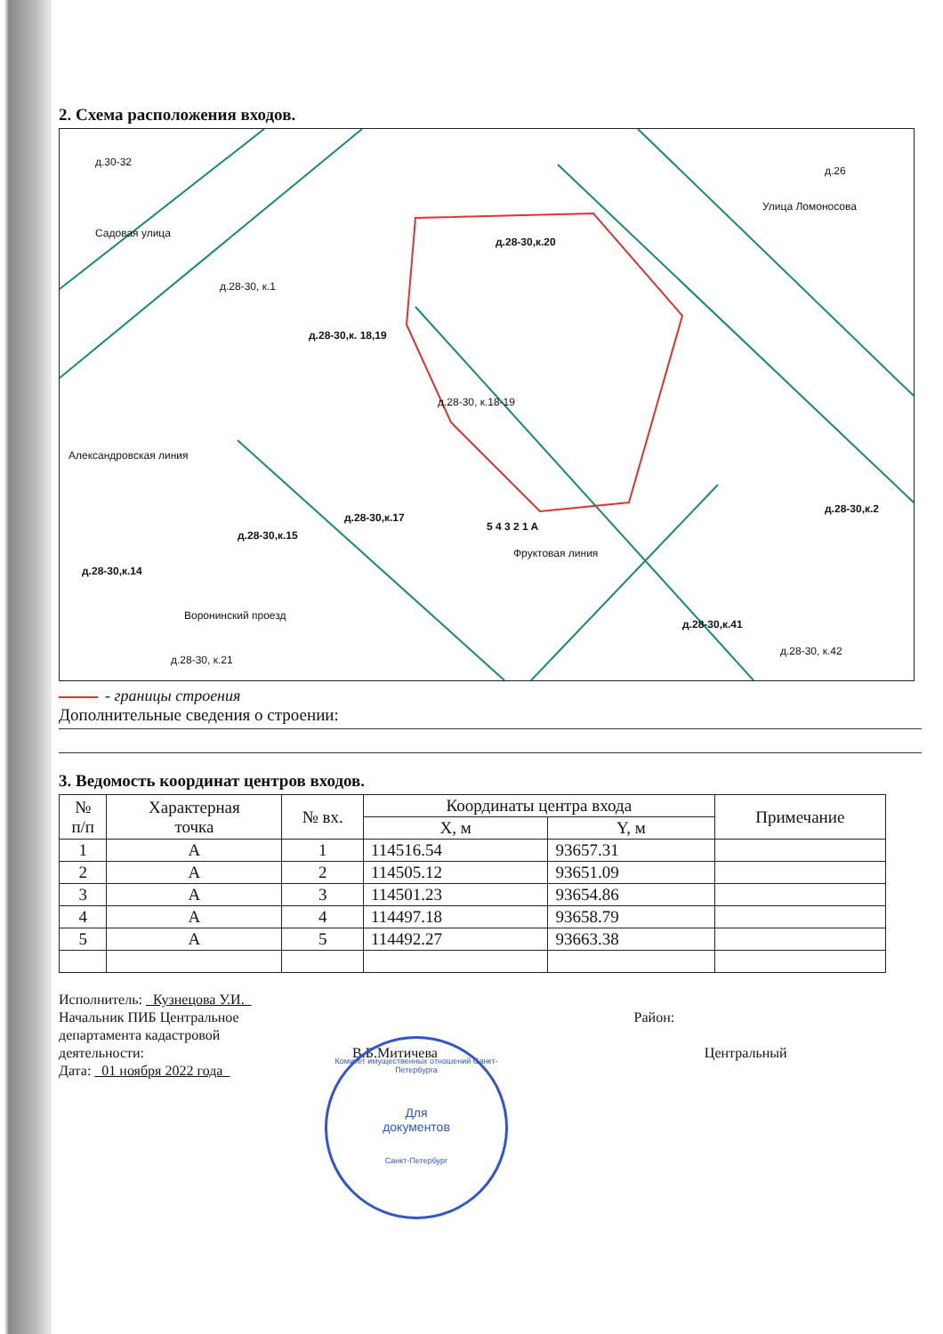2. Схема расположения входов.
д.28-30, к.1
д.28-30,к. 18,19
д.28-30, к.18-19
д.28-30,к.20
Улица Ломоносова
д.26
Садовая улица
д.30-32
Александровская линия
д.28-30,к.17
д.28-30,к.15
д.28-30,к.14
Воронинский проезд
д.28-30, к.21
д.28-30,к.41
д.28-30, к.42
д.28-30,к.2
Фруктовая линия
5 4 3 2 1 A
- границы строения
Дополнительные сведения о строении:
3. Ведомость координат центров входов.
| № п/п | Характерная точка | № вх. | Координаты центра входа | | Примечание |
| --- | --- | --- | --- | --- | --- |
| | | | X, м | Y, м | |
| 1 | А | 1 | 114516.54 | 93657.31 | |
| 2 | А | 2 | 114505.12 | 93651.09 | |
| 3 | А | 3 | 114501.23 | 93654.86 | |
| 4 | А | 4 | 114497.18 | 93658.79 | |
| 5 | А | 5 | 114492.27 | 93663.38 | |
Исполнитель: Кузнецова У.И.
Начальник ПИБ Центральное Район:
департамента кадастровой
деятельности: В.Б.Митичева Центральный
Дата: 01 ноября 2022 года
Комитет имущественных отношений Санкт-Петербурга
Для
документов
Санкт-Петербург